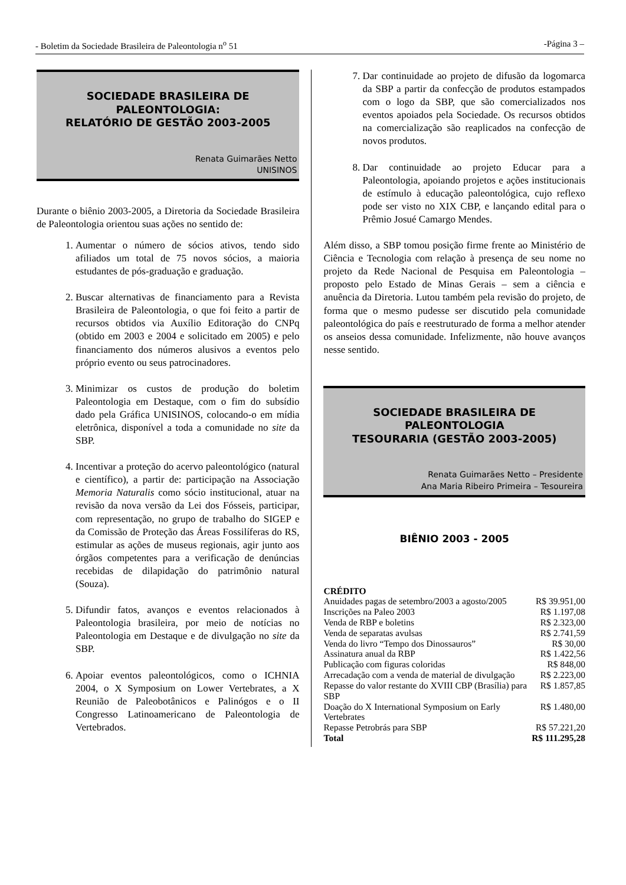- Boletim da Sociedade Brasileira de Paleontologia n<sup>o</sup> 51 -Página 3 –
SOCIEDADE BRASILEIRA DE PALEONTOLOGIA:
RELATÓRIO DE GESTÃO 2003-2005
Renata Guimarães Netto
UNISINOS
Durante o biênio 2003-2005, a Diretoria da Sociedade Brasileira de Paleontologia orientou suas ações no sentido de:
1. Aumentar o número de sócios ativos, tendo sido afiliados um total de 75 novos sócios, a maioria estudantes de pós-graduação e graduação.
2. Buscar alternativas de financiamento para a Revista Brasileira de Paleontologia, o que foi feito a partir de recursos obtidos via Auxílio Editoração do CNPq (obtido em 2003 e 2004 e solicitado em 2005) e pelo financiamento dos números alusivos a eventos pelo próprio evento ou seus patrocinadores.
3. Minimizar os custos de produção do boletim Paleontologia em Destaque, com o fim do subsídio dado pela Gráfica UNISINOS, colocando-o em mídia eletrônica, disponível a toda a comunidade no site da SBP.
4. Incentivar a proteção do acervo paleontológico (natural e científico), a partir de: participação na Associação Memoria Naturalis como sócio institucional, atuar na revisão da nova versão da Lei dos Fósseis, participar, com representação, no grupo de trabalho do SIGEP e da Comissão de Proteção das Áreas Fossilíferas do RS, estimular as ações de museus regionais, agir junto aos órgãos competentes para a verificação de denúncias recebidas de dilapidação do patrimônio natural (Souza).
5. Difundir fatos, avanços e eventos relacionados à Paleontologia brasileira, por meio de notícias no Paleontologia em Destaque e de divulgação no site da SBP.
6. Apoiar eventos paleontológicos, como o ICHNIA 2004, o X Symposium on Lower Vertebrates, a X Reunião de Paleobotânicos e Palinógos e o II Congresso Latinoamericano de Paleontologia de Vertebrados.
7. Dar continuidade ao projeto de difusão da logomarca da SBP a partir da confecção de produtos estampados com o logo da SBP, que são comercializados nos eventos apoiados pela Sociedade. Os recursos obtidos na comercialização são reaplicados na confecção de novos produtos.
8. Dar continuidade ao projeto Educar para a Paleontologia, apoiando projetos e ações institucionais de estímulo à educação paleontológica, cujo reflexo pode ser visto no XIX CBP, e lançando edital para o Prêmio Josué Camargo Mendes.
Além disso, a SBP tomou posição firme frente ao Ministério de Ciência e Tecnologia com relação à presença de seu nome no projeto da Rede Nacional de Pesquisa em Paleontologia – proposto pelo Estado de Minas Gerais – sem a ciência e anuência da Diretoria. Lutou também pela revisão do projeto, de forma que o mesmo pudesse ser discutido pela comunidade paleontológica do país e reestruturado de forma a melhor atender os anseios dessa comunidade. Infelizmente, não houve avanços nesse sentido.
SOCIEDADE BRASILEIRA DE PALEONTOLOGIA
TESOURARIA (GESTÃO 2003-2005)
Renata Guimarães Netto – Presidente
Ana Maria Ribeiro Primeira – Tesoureira
BIÊNIO 2003 - 2005
| CRÉDITO | |
| Anuidades pagas de setembro/2003 a agosto/2005 | R$ 39.951,00 |
| Inscrições na Paleo 2003 | R$ 1.197,08 |
| Venda de RBP e boletins | R$ 2.323,00 |
| Venda de separatas avulsas | R$ 2.741,59 |
| Venda do livro “Tempo dos Dinossauros” | R$ 30,00 |
| Assinatura anual da RBP | R$ 1.422,56 |
| Publicação com figuras coloridas | R$ 848,00 |
| Arrecadação com a venda de material de divulgação | R$ 2.223,00 |
| Repasse do valor restante do XVIII CBP (Brasília) para SBP | R$ 1.857,85 |
| Doação do X International Symposium on Early Vertebrates | R$ 1.480,00 |
| Repasse Petrobrás para SBP | R$ 57.221,20 |
| Total | R$ 111.295,28 |